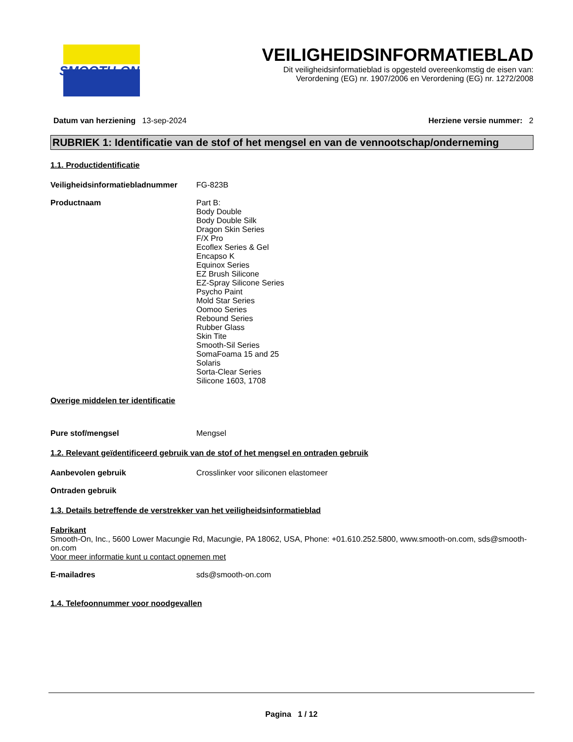SMOOTH-ON
VEILIGHEIDSINFORMATIEBLAD
Dit veiligheidsinformatieblad is opgesteld overeenkomstig de eisen van:
Verordening (EG) nr. 1907/2006 en Verordening (EG) nr. 1272/2008
Datum van herziening 13-sep-2024
Herziene versie nummer: 2
RUBRIEK 1: Identificatie van de stof of het mengsel en van de vennootschap/onderneming
1.1. Productidentificatie
Veiligheidsinformatiebladnummer
FG-823B
Productnaam Part B:
Body Double
Body Double Silk
Dragon Skin Series
F/X Pro
Ecoflex Series & Gel
Encapso K
Equinox Series
EZ Brush Silicone
EZ-Spray Silicone Series
Psycho Paint
Mold Star Series
Oomoo Series
Rebound Series
Rubber Glass
Skin Tite
Smooth-Sil Series
SomaFoama 15 and 25
Solaris
Sorta-Clear Series
Silicone 1603, 1708
Overige middelen ter identificatie
Pure stof/mengsel Mengsel
1.2. Relevant geïdentificeerd gebruik van de stof of het mengsel en ontraden gebruik
Aanbevolen gebruik Crosslinker voor siliconen elastomeer
Ontraden gebruik
1.3. Details betreffende de verstrekker van het veiligheidsinformatieblad
Fabrikant
Smooth-On, Inc., 5600 Lower Macungie Rd, Macungie, PA 18062, USA, Phone: +01.610.252.5800, www.smooth-on.com, sds@smooth-on.com
Voor meer informatie kunt u contact opnemen met
E-mailadres sds@smooth-on.com
1.4. Telefoonnummer voor noodgevallen
Pagina 1 / 12